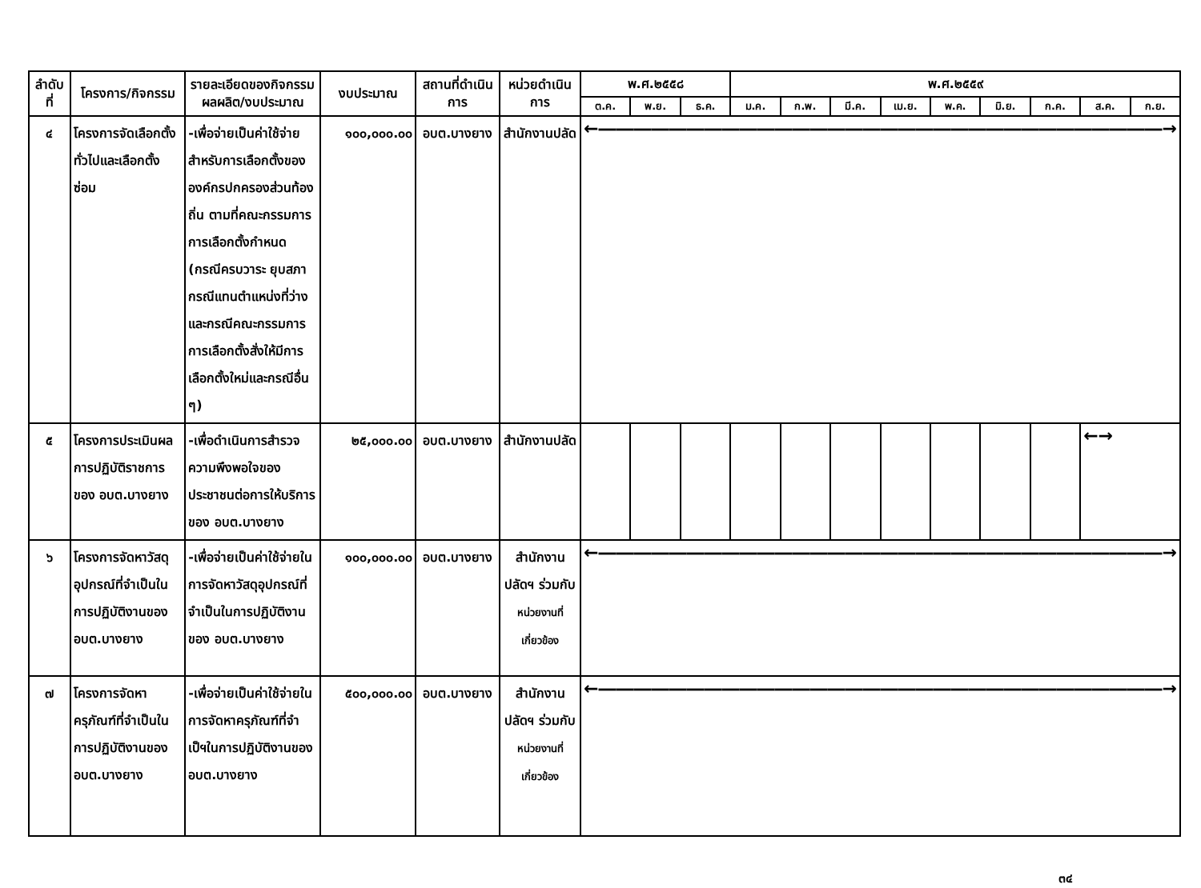| ลำดับ ที่ | โครงการ/กิจกรรม | รายละเอียดของกิจกรรม ผลผลิต/งบประมาณ | งบประมาณ | สถานที่ดำเนินการ | หน่วยดำเนินการ | พ.ศ.๒๕๕๘ | | | พ.ศ.๒๕๕๙ | | | | | | | | |
| --- | --- | --- | --- | --- | --- | --- | --- | --- | --- | --- | --- | --- | --- | --- | --- | --- | --- |
| | | | | | | ต.ค. | พ.ย. | ธ.ค. | ม.ค. | ก.พ. | มี.ค. | เม.ย. | พ.ค. | มิ.ย. | ก.ค. | ส.ค. | ก.ย. |
| ๔ | โครงการจัดเลือกตั้งทั่วไปและเลือกตั้งซ่อม | -เพื่อจ่ายเป็นค่าใช้จ่ายสำหรับการเลือกตั้งขององค์กรปกครองส่วนท้องถิ่น ตามที่คณะกรรมการการเลือกตั้งกำหนด (กรณีครบวาระ ยุบสภา กรณีแทนตำแหน่งที่ว่าง และกรณีคณะกรรมการการเลือกตั้งสั่งให้มีการเลือกตั้งใหม่และกรณีอื่น ๆ) | ๑๐๐,๐๐๐.๐๐ | อบต.บางยาง | สำนักงานปลัด | ←――――――――――――――――――――――――――――――――→ | | | | | | | | | | | |
| ๕ | โครงการประเมินผลการปฏิบัติราชการของ อบต.บางยาง | -เพื่อดำเนินการสำรวจความพึงพอใจของประชาชนต่อการให้บริการของ อบต.บางยาง | ๒๕,๐๐๐.๐๐ | อบต.บางยาง | สำนักงานปลัด | | | | | | | | | | | ←→ | |
| ๖ | โครงการจัดหาวัสดุอุปกรณ์ที่จำเป็นในการปฏิบัติงานของ อบต.บางยาง | -เพื่อจ่ายเป็นค่าใช้จ่ายในการจัดหาวัสดุอุปกรณ์ที่จำเป็นในการปฏิบัติงานของ อบต.บางยาง | ๑๐๐,๐๐๐.๐๐ | อบต.บางยาง | สำนักงานปลัดฯ ร่วมกับ หน่วยงานที่เกี่ยวข้อง | ←――――――――――――――――――――――――――――――――→ | | | | | | | | | | | |
| ๗ | โครงการจัดหาครุภัณฑ์ที่จำเป็นในการปฏิบัติงานของ อบต.บางยาง | -เพื่อจ่ายเป็นค่าใช้จ่ายในการจัดหาครุภัณฑ์ที่จำเป็ฯในการปฏิบัติงานของ อบต.บางยาง | ๕๐๐,๐๐๐.๐๐ | อบต.บางยาง | สำนักงานปลัดฯ ร่วมกับ หน่วยงานที่เกี่ยวข้อง | ←――――――――――――――――――――――――――――――――→ | | | | | | | | | | | |
๓๔